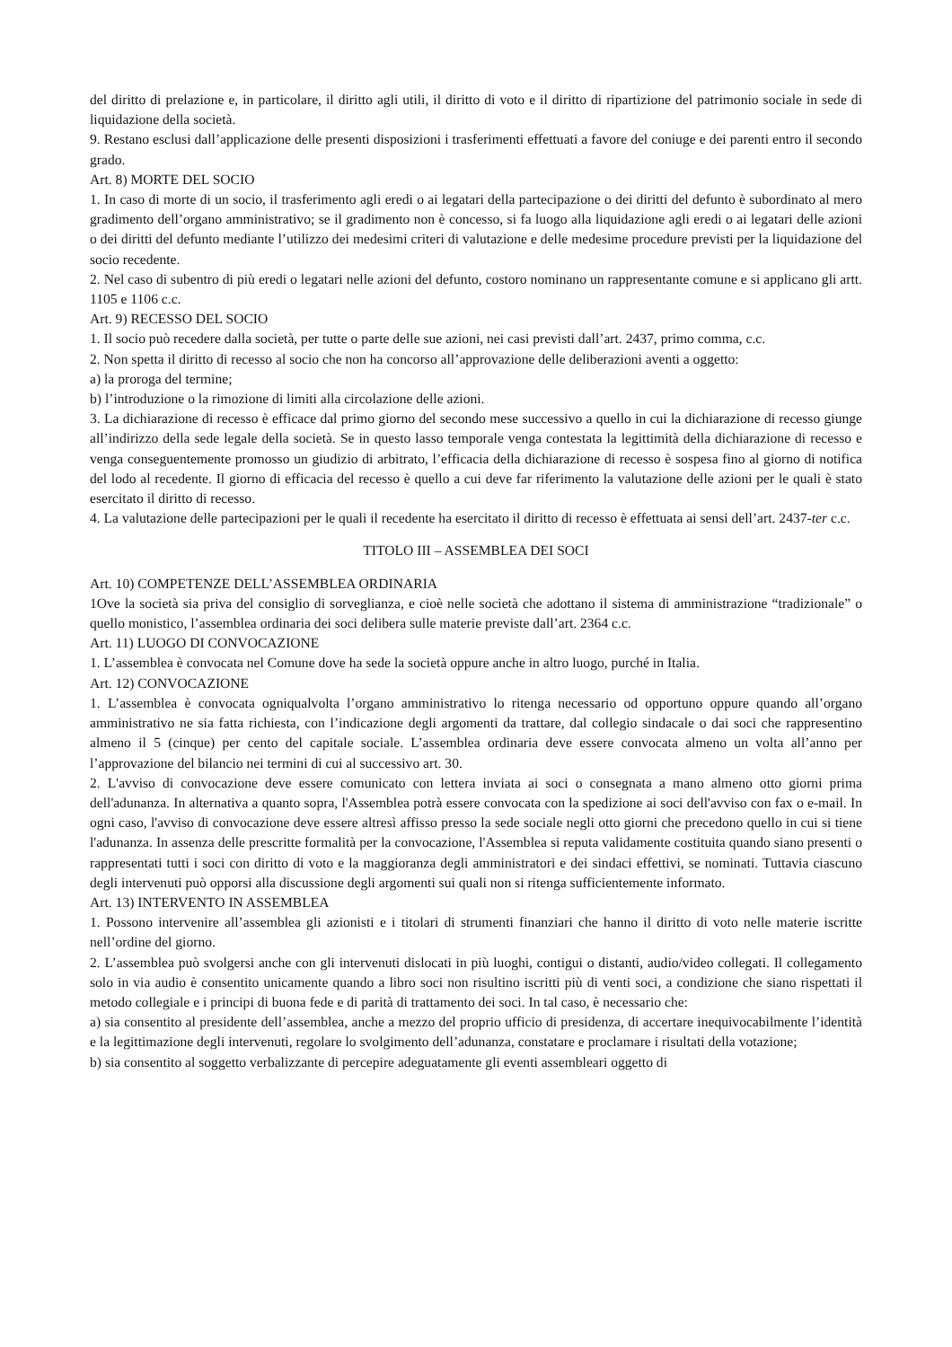del diritto di prelazione e, in particolare, il diritto agli utili, il diritto di voto e il diritto di ripartizione del patrimonio sociale in sede di liquidazione della società.
9. Restano esclusi dall’applicazione delle presenti disposizioni i trasferimenti effettuati a favore del coniuge e dei parenti entro il secondo grado.
Art. 8) MORTE DEL SOCIO
1. In caso di morte di un socio, il trasferimento agli eredi o ai legatari della partecipazione o dei diritti del defunto è subordinato al mero gradimento dell’organo amministrativo; se il gradimento non è concesso, si fa luogo alla liquidazione agli eredi o ai legatari delle azioni o dei diritti del defunto mediante l’utilizzo dei medesimi criteri di valutazione e delle medesime procedure previsti per la liquidazione del socio recedente.
2. Nel caso di subentro di più eredi o legatari nelle azioni del defunto, costoro nominano un rappresentante comune e si applicano gli artt. 1105 e 1106 c.c.
Art. 9) RECESSO DEL SOCIO
1. Il socio può recedere dalla società, per tutte o parte delle sue azioni, nei casi previsti dall’art. 2437, primo comma, c.c.
2. Non spetta il diritto di recesso al socio che non ha concorso all’approvazione delle deliberazioni aventi a oggetto:
a) la proroga del termine;
b) l’introduzione o la rimozione di limiti alla circolazione delle azioni.
3. La dichiarazione di recesso è efficace dal primo giorno del secondo mese successivo a quello in cui la dichiarazione di recesso giunge all’indirizzo della sede legale della società. Se in questo lasso temporale venga contestata la legittimità della dichiarazione di recesso e venga conseguentemente promosso un giudizio di arbitrato, l’efficacia della dichiarazione di recesso è sospesa fino al giorno di notifica del lodo al recedente. Il giorno di efficacia del recesso è quello a cui deve far riferimento la valutazione delle azioni per le quali è stato esercitato il diritto di recesso.
4. La valutazione delle partecipazioni per le quali il recedente ha esercitato il diritto di recesso è effettuata ai sensi dell’art. 2437-ter c.c.
TITOLO III – ASSEMBLEA DEI SOCI
Art. 10) COMPETENZE DELL’ASSEMBLEA ORDINARIA
1Ove la società sia priva del consiglio di sorveglianza, e cioè nelle società che adottano il sistema di amministrazione “tradizionale” o quello monistico, l’assemblea ordinaria dei soci delibera sulle materie previste dall’art. 2364 c.c.
Art. 11) LUOGO DI CONVOCAZIONE
1. L’assemblea è convocata nel Comune dove ha sede la società oppure anche in altro luogo, purché in Italia.
Art. 12) CONVOCAZIONE
1. L’assemblea è convocata ogniqualvolta l’organo amministrativo lo ritenga necessario od opportuno oppure quando all’organo amministrativo ne sia fatta richiesta, con l’indicazione degli argomenti da trattare, dal collegio sindacale o dai soci che rappresentino almeno il 5 (cinque) per cento del capitale sociale. L’assemblea ordinaria deve essere convocata almeno un volta all’anno per l’approvazione del bilancio nei termini di cui al successivo art. 30.
2. L'avviso di convocazione deve essere comunicato con lettera inviata ai soci o consegnata a mano almeno otto giorni prima dell'adunanza. In alternativa a quanto sopra, l'Assemblea potrà essere convocata con la spedizione ai soci dell'avviso con fax o e-mail. In ogni caso, l'avviso di convocazione deve essere altresì affisso presso la sede sociale negli otto giorni che precedono quello in cui si tiene l'adunanza. In assenza delle prescritte formalità per la convocazione, l'Assemblea si reputa validamente costituita quando siano presenti o rappresentati tutti i soci con diritto di voto e la maggioranza degli amministratori e dei sindaci effettivi, se nominati. Tuttavia ciascuno degli intervenuti può opporsi alla discussione degli argomenti sui quali non si ritenga sufficientemente informato.
Art. 13) INTERVENTO IN ASSEMBLEA
1. Possono intervenire all’assemblea gli azionisti e i titolari di strumenti finanziari che hanno il diritto di voto nelle materie iscritte nell’ordine del giorno.
2. L’assemblea può svolgersi anche con gli intervenuti dislocati in più luoghi, contigui o distanti, audio/video collegati. Il collegamento solo in via audio è consentito unicamente quando a libro soci non risultino iscritti più di venti soci, a condizione che siano rispettati il metodo collegiale e i principi di buona fede e di parità di trattamento dei soci. In tal caso, è necessario che:
a) sia consentito al presidente dell’assemblea, anche a mezzo del proprio ufficio di presidenza, di accertare inequivocabilmente l’identità e la legittimazione degli intervenuti, regolare lo svolgimento dell’adunanza, constatare e proclamare i risultati della votazione;
b) sia consentito al soggetto verbalizzante di percepire adeguatamente gli eventi assembleari oggetto di